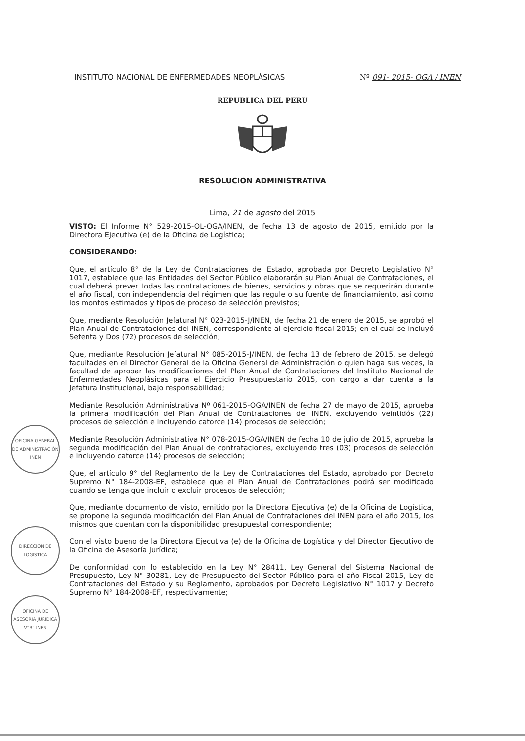INSTITUTO NACIONAL DE ENFERMEDADES NEOPLÁSICAS Nº 091- 2015- OGA / INEN
REPUBLICA DEL PERU
RESOLUCION ADMINISTRATIVA
Lima, 21 de agosto del 2015
VISTO: El Informe N° 529-2015-OL-OGA/INEN, de fecha 13 de agosto de 2015, emitido por la Directora Ejecutiva (e) de la Oficina de Logística;
CONSIDERANDO:
Que, el artículo 8° de la Ley de Contrataciones del Estado, aprobada por Decreto Legislativo N° 1017, establece que las Entidades del Sector Público elaborarán su Plan Anual de Contrataciones, el cual deberá prever todas las contrataciones de bienes, servicios y obras que se requerirán durante el año fiscal, con independencia del régimen que las regule o su fuente de financiamiento, así como los montos estimados y tipos de proceso de selección previstos;
Que, mediante Resolución Jefatural N° 023-2015-J/INEN, de fecha 21 de enero de 2015, se aprobó el Plan Anual de Contrataciones del INEN, correspondiente al ejercicio fiscal 2015; en el cual se incluyó Setenta y Dos (72) procesos de selección;
Que, mediante Resolución Jefatural N° 085-2015-J/INEN, de fecha 13 de febrero de 2015, se delegó facultades en el Director General de la Oficina General de Administración o quien haga sus veces, la facultad de aprobar las modificaciones del Plan Anual de Contrataciones del Instituto Nacional de Enfermedades Neoplásicas para el Ejercicio Presupuestario 2015, con cargo a dar cuenta a la Jefatura Institucional, bajo responsabilidad;
Mediante Resolución Administrativa Nº 061-2015-OGA/INEN de fecha 27 de mayo de 2015, aprueba la primera modificación del Plan Anual de Contrataciones del INEN, excluyendo veintidós (22) procesos de selección e incluyendo catorce (14) procesos de selección;
Mediante Resolución Administrativa N° 078-2015-OGA/INEN de fecha 10 de julio de 2015, aprueba la segunda modificación del Plan Anual de contrataciones, excluyendo tres (03) procesos de selección e incluyendo catorce (14) procesos de selección;
Que, el artículo 9° del Reglamento de la Ley de Contrataciones del Estado, aprobado por Decreto Supremo N° 184-2008-EF, establece que el Plan Anual de Contrataciones podrá ser modificado cuando se tenga que incluir o excluir procesos de selección;
Que, mediante documento de visto, emitido por la Directora Ejecutiva (e) de la Oficina de Logística, se propone la segunda modificación del Plan Anual de Contrataciones del INEN para el año 2015, los mismos que cuentan con la disponibilidad presupuestal correspondiente;
Con el visto bueno de la Directora Ejecutiva (e) de la Oficina de Logística y del Director Ejecutivo de la Oficina de Asesoría Jurídica;
De conformidad con lo establecido en la Ley N° 28411, Ley General del Sistema Nacional de Presupuesto, Ley N° 30281, Ley de Presupuesto del Sector Público para el año Fiscal 2015, Ley de Contrataciones del Estado y su Reglamento, aprobados por Decreto Legislativo N° 1017 y Decreto Supremo N° 184-2008-EF, respectivamente;
OFICINA GENERAL DE ADMINISTRACIÓN INEN
DIRECCION DE LOGISTICA
OFICINA DE ASESORIA JURIDICA V°B° INEN